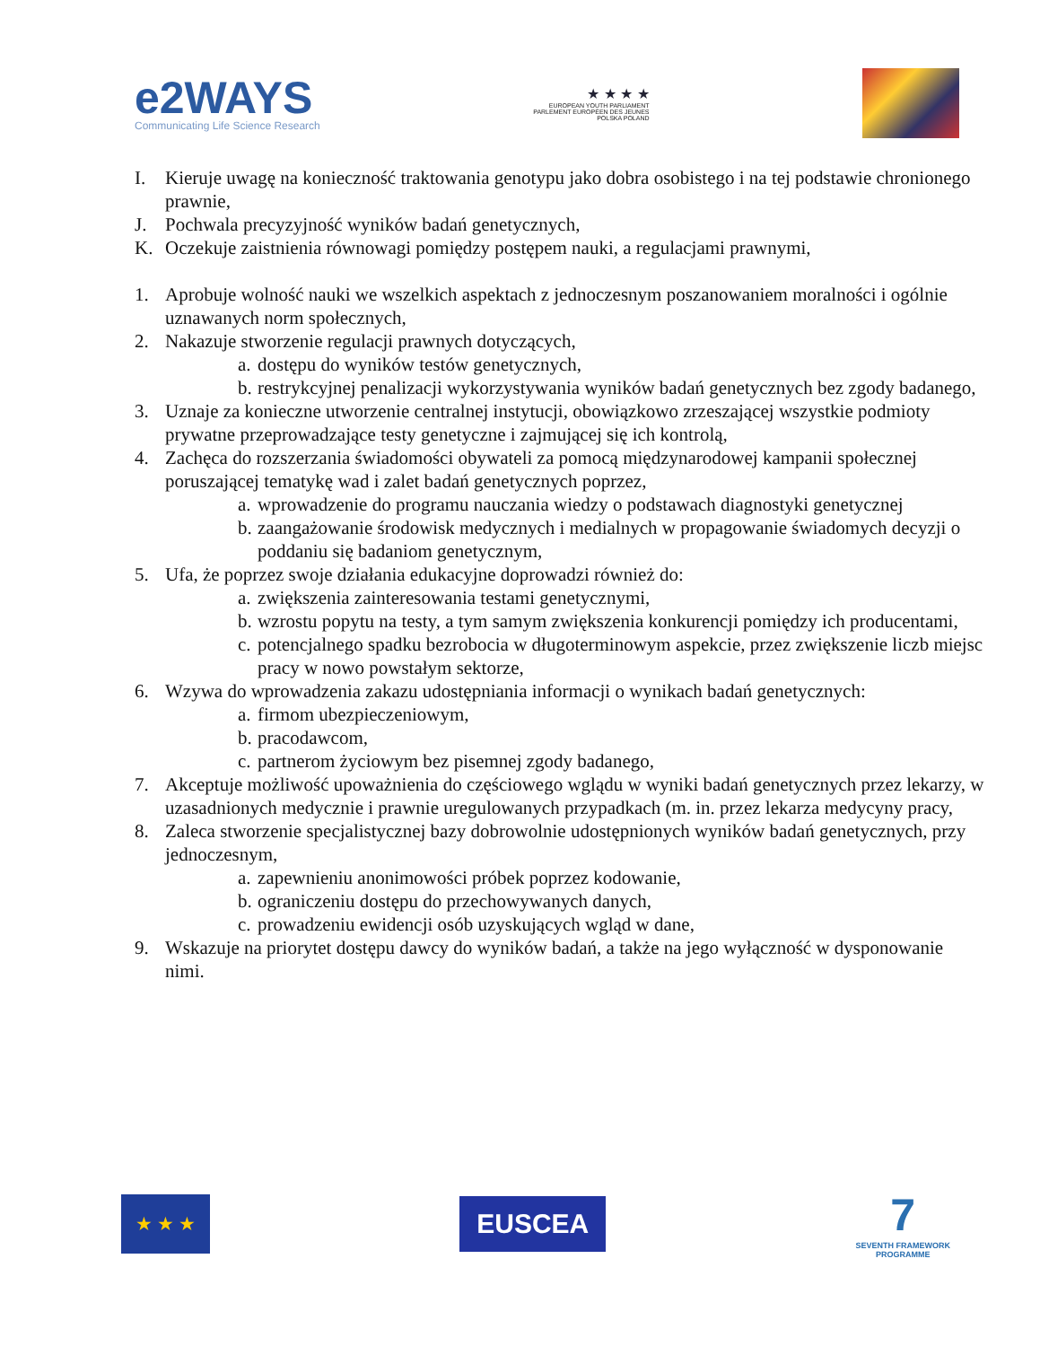e2WAYS
Communicating Life Science Research
★ ★ ★ ★
EUROPEAN YOUTH PARLIAMENT
PARLEMENT EUROPÉEN DES JEUNES
POLSKA POLAND
I. Kieruje uwagę na konieczność traktowania genotypu jako dobra osobistego i na tej podstawie chronionego prawnie,
J. Pochwala precyzyjność wyników badań genetycznych,
K. Oczekuje zaistnienia równowagi pomiędzy postępem nauki, a regulacjami prawnymi,
1. Aprobuje wolność nauki we wszelkich aspektach z jednoczesnym poszanowaniem moralności i ogólnie uznawanych norm społecznych,
2. Nakazuje stworzenie regulacji prawnych dotyczących,
a. dostępu do wyników testów genetycznych,
b. restrykcyjnej penalizacji wykorzystywania wyników badań genetycznych bez zgody badanego,
3. Uznaje za konieczne utworzenie centralnej instytucji, obowiązkowo zrzeszającej wszystkie podmioty prywatne przeprowadzające testy genetyczne i zajmującej się ich kontrolą,
4. Zachęca do rozszerzania świadomości obywateli za pomocą międzynarodowej kampanii społecznej poruszającej tematykę wad i zalet badań genetycznych poprzez,
a. wprowadzenie do programu nauczania wiedzy o podstawach diagnostyki genetycznej
b. zaangażowanie środowisk medycznych i medialnych w propagowanie świadomych decyzji o poddaniu się badaniom genetycznym,
5. Ufa, że poprzez swoje działania edukacyjne doprowadzi również do:
a. zwiększenia zainteresowania testami genetycznymi,
b. wzrostu popytu na testy, a tym samym zwiększenia konkurencji pomiędzy ich producentami,
c. potencjalnego spadku bezrobocia w długoterminowym aspekcie, przez zwiększenie liczb miejsc pracy w nowo powstałym sektorze,
6. Wzywa do wprowadzenia zakazu udostępniania informacji o wynikach badań genetycznych:
a. firmom ubezpieczeniowym,
b. pracodawcom,
c. partnerom życiowym bez pisemnej zgody badanego,
7. Akceptuje możliwość upoważnienia do częściowego wglądu w wyniki badań genetycznych przez lekarzy, w uzasadnionych medycznie i prawnie uregulowanych przypadkach (m. in. przez lekarza medycyny pracy,
8. Zaleca stworzenie specjalistycznej bazy dobrowolnie udostępnionych wyników badań genetycznych, przy jednoczesnym,
a. zapewnieniu anonimowości próbek poprzez kodowanie,
b. ograniczeniu dostępu do przechowywanych danych,
c. prowadzeniu ewidencji osób uzyskujących wgląd w dane,
9. Wskazuje na priorytet dostępu dawcy do wyników badań, a także na jego wyłączność w dysponowanie nimi.
★ ★ ★
EUSCEA
7
SEVENTH FRAMEWORK
PROGRAMME